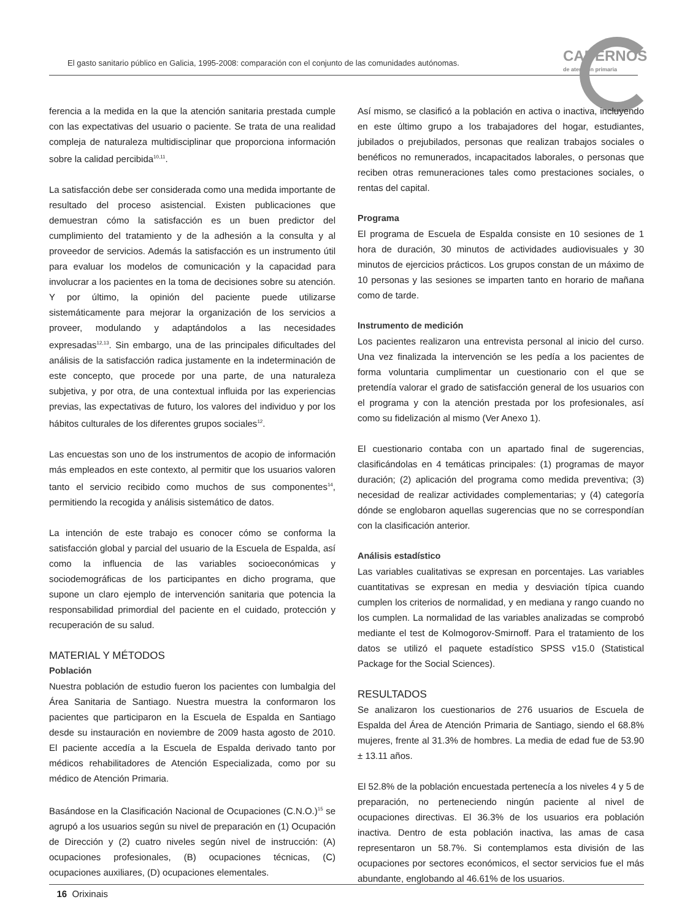El gasto sanitario público en Galicia, 1995-2008: comparación con el conjunto de las comunidades autónomas.
CADERNOS
de atención primaria
ferencia a la medida en la que la atención sanitaria prestada cumple con las expectativas del usuario o paciente. Se trata de una realidad compleja de naturaleza multidisciplinar que proporciona información sobre la calidad percibida<sup>10,11</sup>.
La satisfacción debe ser considerada como una medida importante de resultado del proceso asistencial. Existen publicaciones que demuestran cómo la satisfacción es un buen predictor del cumplimiento del tratamiento y de la adhesión a la consulta y al proveedor de servicios. Además la satisfacción es un instrumento útil para evaluar los modelos de comunicación y la capacidad para involucrar a los pacientes en la toma de decisiones sobre su atención. Y por último, la opinión del paciente puede utilizarse sistemáticamente para mejorar la organización de los servicios a proveer, modulando y adaptándolos a las necesidades expresadas<sup>12,13</sup>. Sin embargo, una de las principales dificultades del análisis de la satisfacción radica justamente en la indeterminación de este concepto, que procede por una parte, de una naturaleza subjetiva, y por otra, de una contextual influida por las experiencias previas, las expectativas de futuro, los valores del individuo y por los hábitos culturales de los diferentes grupos sociales<sup>12</sup>.
Las encuestas son uno de los instrumentos de acopio de información más empleados en este contexto, al permitir que los usuarios valoren tanto el servicio recibido como muchos de sus componentes<sup>14</sup>, permitiendo la recogida y análisis sistemático de datos.
La intención de este trabajo es conocer cómo se conforma la satisfacción global y parcial del usuario de la Escuela de Espalda, así como la influencia de las variables socioeconómicas y sociodemográficas de los participantes en dicho programa, que supone un claro ejemplo de intervención sanitaria que potencia la responsabilidad primordial del paciente en el cuidado, protección y recuperación de su salud.
MATERIAL Y MÉTODOS
Población
Nuestra población de estudio fueron los pacientes con lumbalgia del Área Sanitaria de Santiago. Nuestra muestra la conformaron los pacientes que participaron en la Escuela de Espalda en Santiago desde su instauración en noviembre de 2009 hasta agosto de 2010. El paciente accedía a la Escuela de Espalda derivado tanto por médicos rehabilitadores de Atención Especializada, como por su médico de Atención Primaria.
Basándose en la Clasificación Nacional de Ocupaciones (C.N.O.)<sup>15</sup> se agrupó a los usuarios según su nivel de preparación en (1) Ocupación de Dirección y (2) cuatro niveles según nivel de instrucción: (A) ocupaciones profesionales, (B) ocupaciones técnicas, (C) ocupaciones auxiliares, (D) ocupaciones elementales.
Así mismo, se clasificó a la población en activa o inactiva, incluyendo en este último grupo a los trabajadores del hogar, estudiantes, jubilados o prejubilados, personas que realizan trabajos sociales o benéficos no remunerados, incapacitados laborales, o personas que reciben otras remuneraciones tales como prestaciones sociales, o rentas del capital.
Programa
El programa de Escuela de Espalda consiste en 10 sesiones de 1 hora de duración, 30 minutos de actividades audiovisuales y 30 minutos de ejercicios prácticos. Los grupos constan de un máximo de 10 personas y las sesiones se imparten tanto en horario de mañana como de tarde.
Instrumento de medición
Los pacientes realizaron una entrevista personal al inicio del curso. Una vez finalizada la intervención se les pedía a los pacientes de forma voluntaria cumplimentar un cuestionario con el que se pretendía valorar el grado de satisfacción general de los usuarios con el programa y con la atención prestada por los profesionales, así como su fidelización al mismo (Ver Anexo 1).
El cuestionario contaba con un apartado final de sugerencias, clasificándolas en 4 temáticas principales: (1) programas de mayor duración; (2) aplicación del programa como medida preventiva; (3) necesidad de realizar actividades complementarias; y (4) categoría dónde se englobaron aquellas sugerencias que no se correspondían con la clasificación anterior.
Análisis estadístico
Las variables cualitativas se expresan en porcentajes. Las variables cuantitativas se expresan en media y desviación típica cuando cumplen los criterios de normalidad, y en mediana y rango cuando no los cumplen. La normalidad de las variables analizadas se comprobó mediante el test de Kolmogorov-Smirnoff. Para el tratamiento de los datos se utilizó el paquete estadístico SPSS v15.0 (Statistical Package for the Social Sciences).
RESULTADOS
Se analizaron los cuestionarios de 276 usuarios de Escuela de Espalda del Área de Atención Primaria de Santiago, siendo el 68.8% mujeres, frente al 31.3% de hombres. La media de edad fue de 53.90 ± 13.11 años.
El 52.8% de la población encuestada pertenecía a los niveles 4 y 5 de preparación, no perteneciendo ningún paciente al nivel de ocupaciones directivas. El 36.3% de los usuarios era población inactiva. Dentro de esta población inactiva, las amas de casa representaron un 58.7%. Si contemplamos esta división de las ocupaciones por sectores económicos, el sector servicios fue el más abundante, englobando al 46.61% de los usuarios.
16 Orixinais